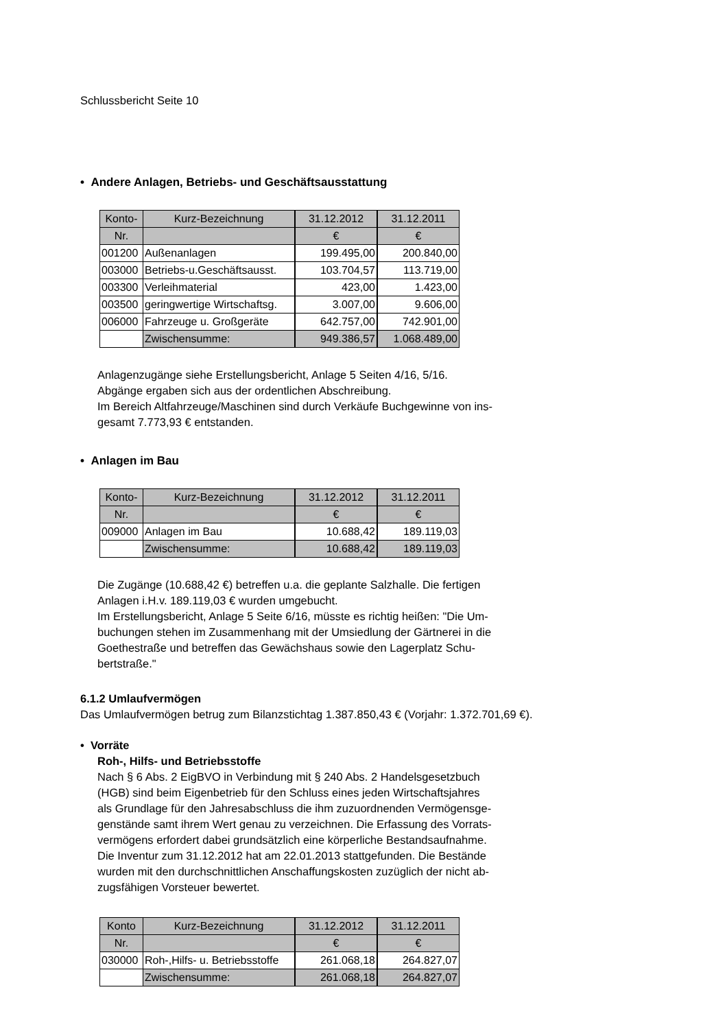Schlussbericht Seite 10
• Andere Anlagen, Betriebs- und Geschäftsausstattung
| Konto- | Kurz-Bezeichnung | 31.12.2012 | 31.12.2011 |
| --- | --- | --- | --- |
| Nr. | | € | € |
| 001200 | Außenanlagen | 199.495,00 | 200.840,00 |
| 003000 | Betriebs-u.Geschäftsausst. | 103.704,57 | 113.719,00 |
| 003300 | Verleihmaterial | 423,00 | 1.423,00 |
| 003500 | geringwertige Wirtschaftsg. | 3.007,00 | 9.606,00 |
| 006000 | Fahrzeuge u. Großgeräte | 642.757,00 | 742.901,00 |
| | Zwischensumme: | 949.386,57 | 1.068.489,00 |
Anlagenzugänge siehe Erstellungsbericht, Anlage 5 Seiten 4/16, 5/16.
Abgänge ergaben sich aus der ordentlichen Abschreibung.
Im Bereich Altfahrzeuge/Maschinen sind durch Verkäufe Buchgewinne von ins-
gesamt 7.773,93 € entstanden.
• Anlagen im Bau
| Konto- | Kurz-Bezeichnung | 31.12.2012 | 31.12.2011 |
| --- | --- | --- | --- |
| Nr. | | € | € |
| 009000 | Anlagen im Bau | 10.688,42 | 189.119,03 |
| | Zwischensumme: | 10.688,42 | 189.119,03 |
Die Zugänge (10.688,42 €) betreffen u.a. die geplante Salzhalle. Die fertigen
Anlagen i.H.v. 189.119,03 € wurden umgebucht.
Im Erstellungsbericht, Anlage 5 Seite 6/16, müsste es richtig heißen: "Die Um-
buchungen stehen im Zusammenhang mit der Umsiedlung der Gärtnerei in die
Goethestraße und betreffen das Gewächshaus sowie den Lagerplatz Schu-
bertstraße."
6.1.2 Umlaufvermögen
Das Umlaufvermögen betrug zum Bilanzstichtag 1.387.850,43 € (Vorjahr: 1.372.701,69 €).
• Vorräte
Roh-, Hilfs- und Betriebsstoffe
Nach § 6 Abs. 2 EigBVO in Verbindung mit § 240 Abs. 2 Handelsgesetzbuch
(HGB) sind beim Eigenbetrieb für den Schluss eines jeden Wirtschaftsjahres
als Grundlage für den Jahresabschluss die ihm zuzuordnenden Vermögensge-
genstände samt ihrem Wert genau zu verzeichnen. Die Erfassung des Vorrats-
vermögens erfordert dabei grundsätzlich eine körperliche Bestandsaufnahme.
Die Inventur zum 31.12.2012 hat am 22.01.2013 stattgefunden. Die Bestände
wurden mit den durchschnittlichen Anschaffungskosten zuzüglich der nicht ab-
zugsfähigen Vorsteuer bewertet.
| Konto | Kurz-Bezeichnung | 31.12.2012 | 31.12.2011 |
| --- | --- | --- | --- |
| Nr. | | € | € |
| 030000 | Roh-,Hilfs- u. Betriebsstoffe | 261.068,18 | 264.827,07 |
| | Zwischensumme: | 261.068,18 | 264.827,07 |